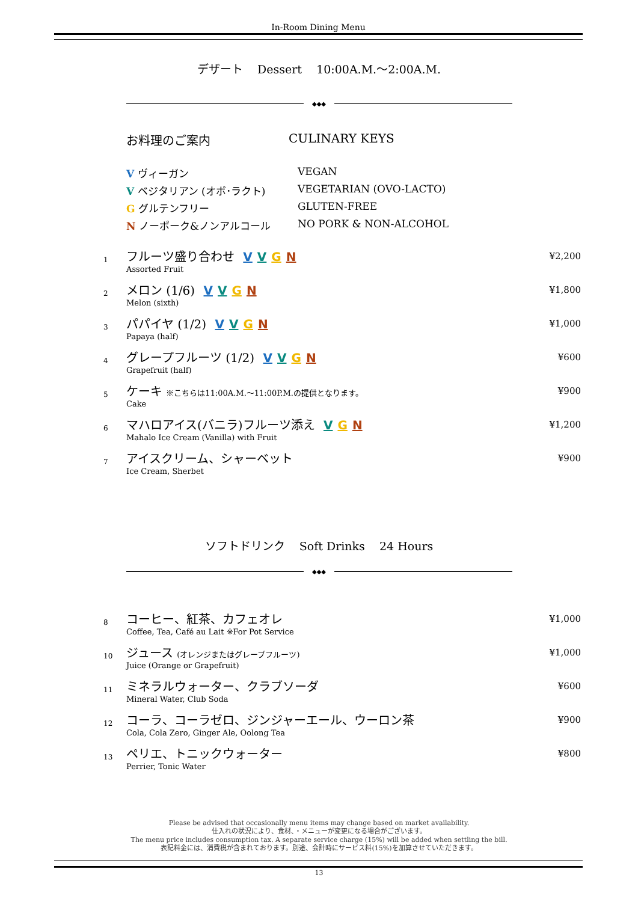In-Room Dining Menu
デザート Dessert 10:00A.M.～2:00A.M.
◆◆◆
お料理のご案内 CULINARY KEYS
V ヴィーガン VEGAN
V ベジタリアン (オボ･ラクト) VEGETARIAN (OVO-LACTO)
G グルテンフリー GLUTEN-FREE
N ノーポーク&ノンアルコール NO PORK & NON-ALCOHOL
1
フルーツ盛り合わせ V V G N
Assorted Fruit
¥2,200
2
メロン (1/6) V V G N
Melon (sixth)
¥1,800
3
パパイヤ (1/2) V V G N
Papaya (half)
¥1,000
4
グレープフルーツ (1/2) V V G N
Grapefruit (half)
¥600
5
ケーキ ※こちらは11:00A.M.～11:00P.M.の提供となります。
Cake
¥900
6
マハロアイス(バニラ)フルーツ添え V G N
Mahalo Ice Cream (Vanilla) with Fruit
¥1,200
7
アイスクリーム、シャーベット
Ice Cream, Sherbet
¥900
ソフトドリンク Soft Drinks 24 Hours
◆◆◆
8
コーヒー、紅茶、カフェオレ
Coffee, Tea, Café au Lait ※For Pot Service
¥1,000
10
ジュース (オレンジまたはグレープフルーツ)
Juice (Orange or Grapefruit)
¥1,000
11
ミネラルウォーター、クラブソーダ
Mineral Water, Club Soda
¥600
12
コーラ、コーラゼロ、ジンジャーエール、ウーロン茶
Cola, Cola Zero, Ginger Ale, Oolong Tea
¥900
13
ペリエ、トニックウォーター
Perrier, Tonic Water
¥800
Please be advised that occasionally menu items may change based on market availability.
仕入れの状況により、食材、・メニューが変更になる場合がございます。
The menu price includes consumption tax. A separate service charge (15%) will be added when settling the bill.
表記料金には、消費税が含まれております。別途、会計時にサービス料(15%)を加算させていただきます。
13